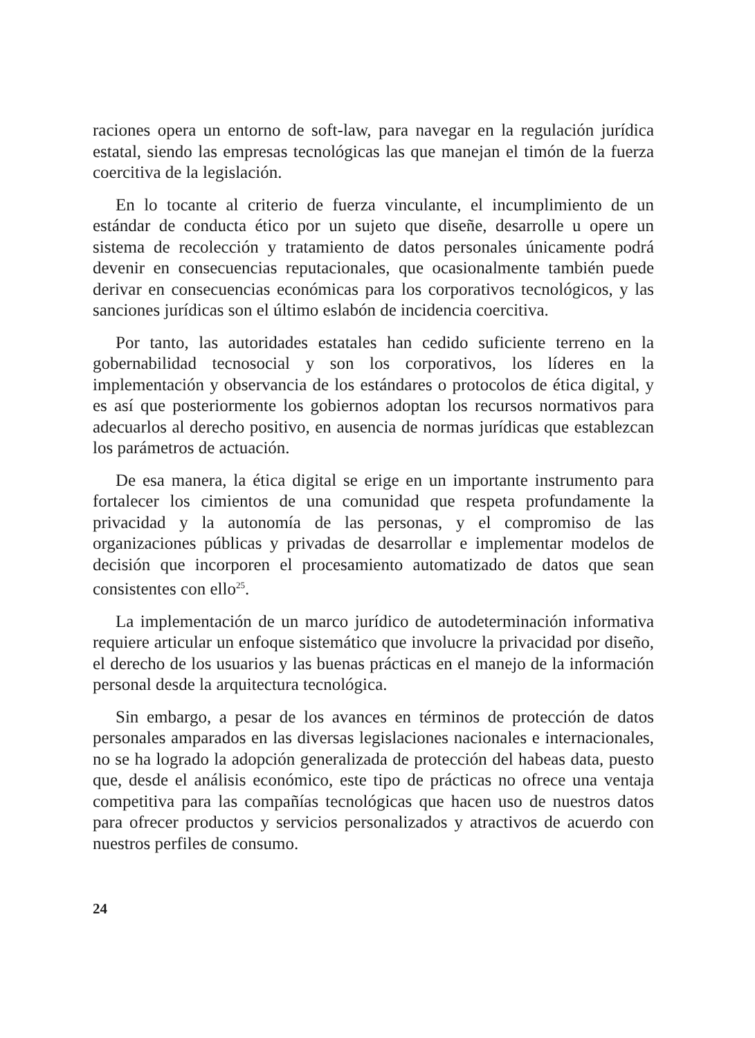raciones opera un entorno de soft-law, para navegar en la regulación jurídica estatal, siendo las empresas tecnológicas las que manejan el timón de la fuerza coercitiva de la legislación.
En lo tocante al criterio de fuerza vinculante, el incumplimiento de un estándar de conducta ético por un sujeto que diseñe, desarrolle u opere un sistema de recolección y tratamiento de datos personales únicamente podrá devenir en consecuencias reputacionales, que ocasionalmente también puede derivar en consecuencias económicas para los corporativos tecnológicos, y las sanciones jurídicas son el último eslabón de incidencia coercitiva.
Por tanto, las autoridades estatales han cedido suficiente terreno en la gobernabilidad tecnosocial y son los corporativos, los líderes en la implementación y observancia de los estándares o protocolos de ética digital, y es así que posteriormente los gobiernos adoptan los recursos normativos para adecuarlos al derecho positivo, en ausencia de normas jurídicas que establezcan los parámetros de actuación.
De esa manera, la ética digital se erige en un importante instrumento para fortalecer los cimientos de una comunidad que respeta profundamente la privacidad y la autonomía de las personas, y el compromiso de las organizaciones públicas y privadas de desarrollar e implementar modelos de decisión que incorporen el procesamiento automatizado de datos que sean consistentes con ello<sup>25</sup>.
La implementación de un marco jurídico de autodeterminación informativa requiere articular un enfoque sistemático que involucre la privacidad por diseño, el derecho de los usuarios y las buenas prácticas en el manejo de la información personal desde la arquitectura tecnológica.
Sin embargo, a pesar de los avances en términos de protección de datos personales amparados en las diversas legislaciones nacionales e internacionales, no se ha logrado la adopción generalizada de protección del habeas data, puesto que, desde el análisis económico, este tipo de prácticas no ofrece una ventaja competitiva para las compañías tecnológicas que hacen uso de nuestros datos para ofrecer productos y servicios personalizados y atractivos de acuerdo con nuestros perfiles de consumo.
24